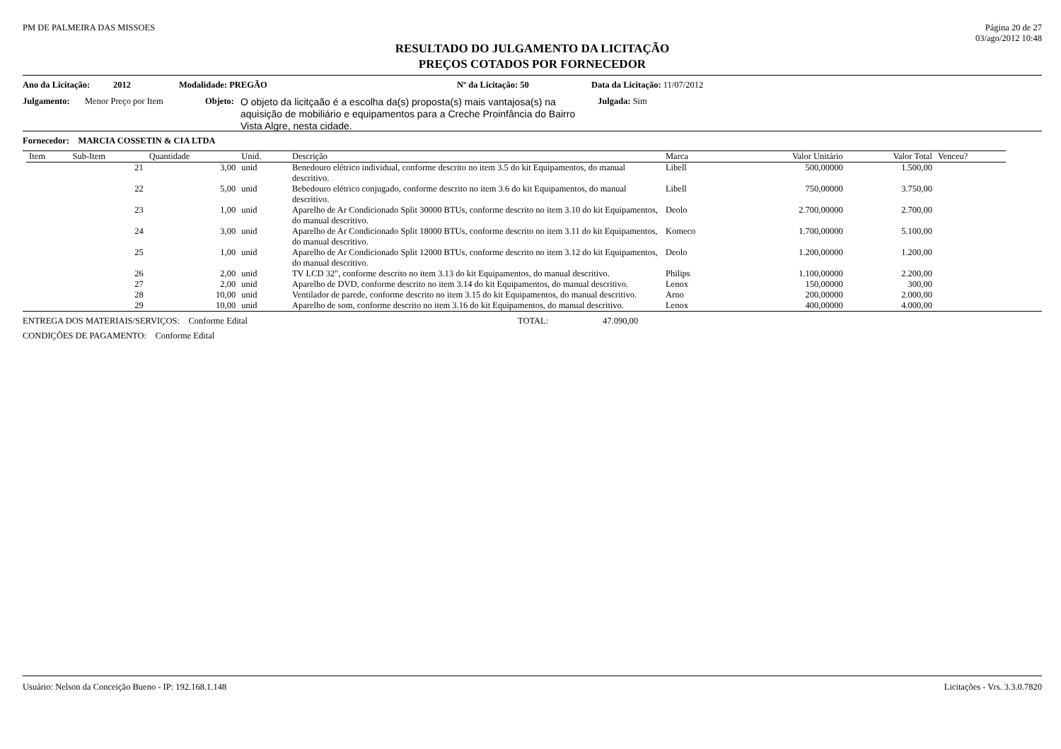PM DE PALMEIRA DAS MISSOES Página 20 de 27
03/ago/2012 10:48
RESULTADO DO JULGAMENTO DA LICITAÇÃO
PREÇOS COTADOS POR FORNECEDOR
Ano da Licitação: 2012 Modalidade: PREGÃO Nº da Licitação: 50 Data da Licitação: 11/07/2012
Julgamento: Menor Preço por Item Objeto:
O objeto da licitçaão é a escolha da(s) proposta(s) mais vantajosa(s) na aquisição de mobiliário e equipamentos para a Creche Proinfância do Bairro Vista Algre, nesta cidade.
Julgada: Sim
Fornecedor: MARCIA COSSETIN & CIA LTDA
| Item | Sub-Item | Quantidade | Unid. | Descrição | Marca | Valor Unitário | Valor Total | Venceu? |
| --- | --- | --- | --- | --- | --- | --- | --- | --- |
| | 21 | 3,00 | unid | Benedouro elétrico individual, conforme descrito no item 3.5 do kit Equipamentos, do manual descritivo. | Libell | 500,00000 | 1.500,00 | |
| | 22 | 5,00 | unid | Bebedouro elétrico conjugado, conforme descrito no item 3.6 do kit Equipamentos, do manual descritivo. | Libell | 750,00000 | 3.750,00 | |
| | 23 | 1,00 | unid | Aparelho de Ar Condicionado Split 30000 BTUs, conforme descrito no item 3.10 do kit Equipamentos, do manual descritivo. | Deolo | 2.700,00000 | 2.700,00 | |
| | 24 | 3,00 | unid | Aparelho de Ar Condicionado Split 18000 BTUs, conforme descrito no item 3.11 do kit Equipamentos, do manual descritivo. | Komeco | 1.700,00000 | 5.100,00 | |
| | 25 | 1,00 | unid | Aparelho de Ar Condicionado Split 12000 BTUs, conforme descrito no item 3.12 do kit Equipamentos, do manual descritivo. | Deolo | 1.200,00000 | 1.200,00 | |
| | 26 | 2,00 | unid | TV LCD 32", conforme descrito no item 3.13 do kit Equipamentos, do manual descritivo. | Philips | 1.100,00000 | 2.200,00 | |
| | 27 | 2,00 | unid | Aparelho de DVD, conforme descrito no item 3.14 do kit Equipamentos, do manual descritivo. | Lenox | 150,00000 | 300,00 | |
| | 28 | 10,00 | unid | Ventilador de parede, conforme descrito no item 3.15 do kit Equipamentos, do manual descritivo. | Arno | 200,00000 | 2.000,00 | |
| | 29 | 10,00 | unid | Aparelho de som, conforme descrito no item 3.16 do kit Equipamentos, do manual descritivo. | Lenox | 400,00000 | 4.000,00 | |
ENTREGA DOS MATERIAIS/SERVIÇOS: Conforme Edital TOTAL: 47.090,00
CONDIÇÕES DE PAGAMENTO: Conforme Edital
Usuário: Nelson da Conceição Bueno - IP: 192.168.1.148 Licitações - Vrs. 3.3.0.7820